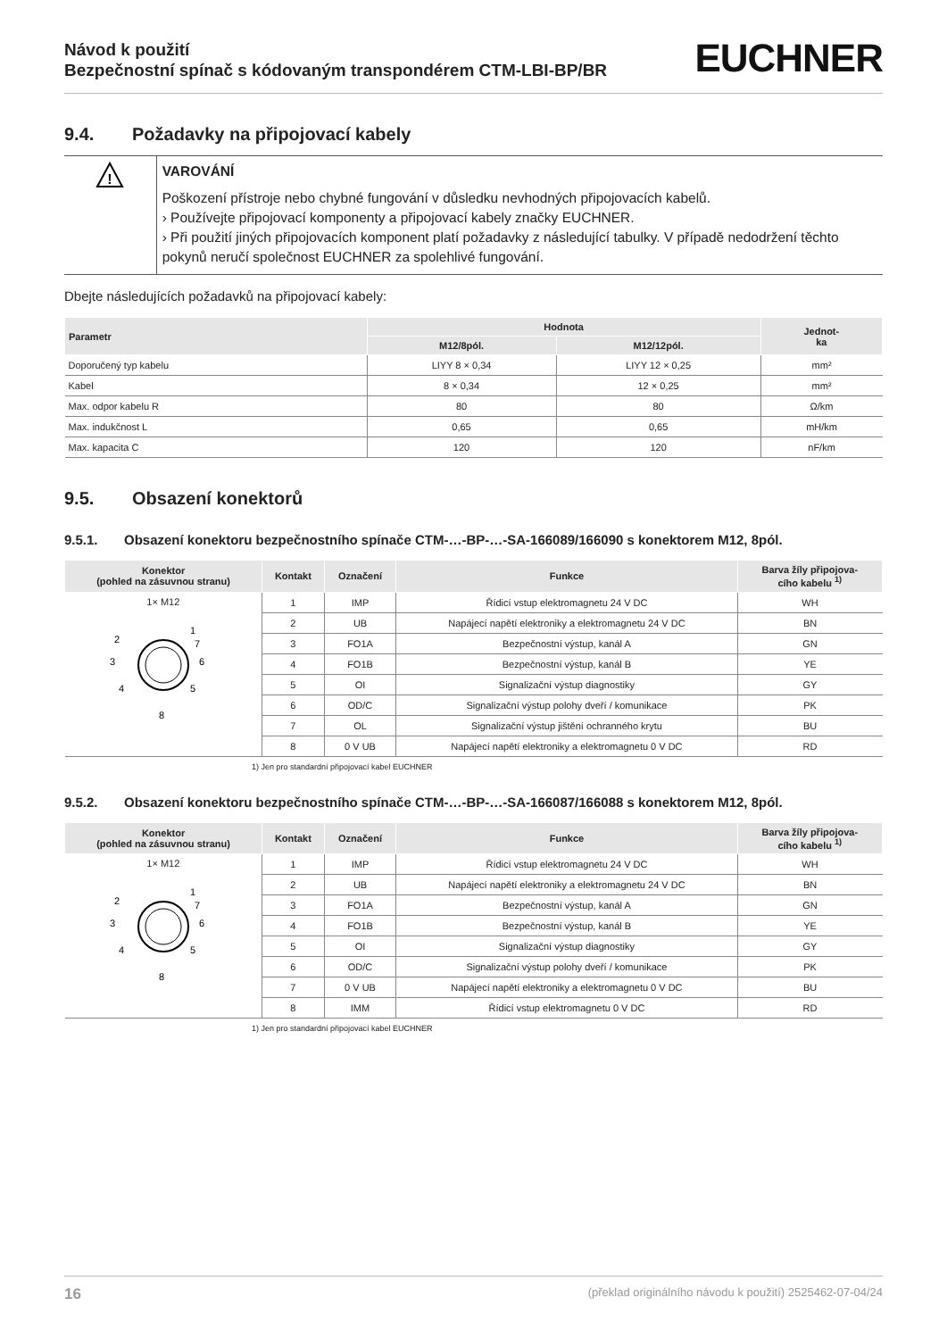Návod k použití
Bezpečnostní spínač s kódovaným transpondérem CTM-LBI-BP/BR
EUCHNER
9.4. Požadavky na připojovací kabely
!
VAROVÁNÍ
Poškození přístroje nebo chybné fungování v důsledku nevhodných připojovacích kabelů.
› Používejte připojovací komponenty a připojovací kabely značky EUCHNER.
› Při použití jiných připojovacích komponent platí požadavky z následující tabulky. V případě nedodržení těchto pokynů neručí společnost EUCHNER za spolehlivé fungování.
Dbejte následujících požadavků na připojovací kabely:
| Parametr | Hodnota | | Jednot- ka |
| --- | --- | --- | --- |
| | M12/8pól. | M12/12pól. | |
| Doporučený typ kabelu | LIYY 8 × 0,34 | LIYY 12 × 0,25 | mm² |
| Kabel | 8 × 0,34 | 12 × 0,25 | mm² |
| Max. odpor kabelu R | 80 | 80 | Ω/km |
| Max. indukčnost L | 0,65 | 0,65 | mH/km |
| Max. kapacita C | 120 | 120 | nF/km |
9.5. Obsazení konektorů
9.5.1. Obsazení konektoru bezpečnostního spínače CTM-…-BP-…-SA-166089/166090 s konektorem M12, 8pól.
| Konektor (pohled na zásuvnou stranu) | Kontakt | Označení | Funkce | Barva žíly připojova- cího kabelu <sup>1)</sup> |
| --- | --- | --- | --- | --- |
| 1× M12 1 6 5 8 4 3 2 7 | 1 | IMP | Řídicí vstup elektromagnetu 24 V DC | WH |
| | 2 | UB | Napájecí napětí elektroniky a elektromagnetu 24 V DC | BN |
| | 3 | FO1A | Bezpečnostní výstup, kanál A | GN |
| | 4 | FO1B | Bezpečnostní výstup, kanál B | YE |
| | 5 | OI | Signalizační výstup diagnostiky | GY |
| | 6 | OD/C | Signalizační výstup polohy dveří / komunikace | PK |
| | 7 | OL | Signalizační výstup jištění ochranného krytu | BU |
| | 8 | 0 V UB | Napájecí napětí elektroniky a elektromagnetu 0 V DC | RD |
1) Jen pro standardní připojovací kabel EUCHNER
9.5.2. Obsazení konektoru bezpečnostního spínače CTM-…-BP-…-SA-166087/166088 s konektorem M12, 8pól.
| Konektor (pohled na zásuvnou stranu) | Kontakt | Označení | Funkce | Barva žíly připojova- cího kabelu <sup>1)</sup> |
| --- | --- | --- | --- | --- |
| 1× M12 1 6 5 8 4 3 2 7 | 1 | IMP | Řídicí vstup elektromagnetu 24 V DC | WH |
| | 2 | UB | Napájecí napětí elektroniky a elektromagnetu 24 V DC | BN |
| | 3 | FO1A | Bezpečnostní výstup, kanál A | GN |
| | 4 | FO1B | Bezpečnostní výstup, kanál B | YE |
| | 5 | OI | Signalizační výstup diagnostiky | GY |
| | 6 | OD/C | Signalizační výstup polohy dveří / komunikace | PK |
| | 7 | 0 V UB | Napájecí napětí elektroniky a elektromagnetu 0 V DC | BU |
| | 8 | IMM | Řídicí vstup elektromagnetu 0 V DC | RD |
1) Jen pro standardní připojovací kabel EUCHNER
16 (překlad originálního návodu k použití) 2525462-07-04/24